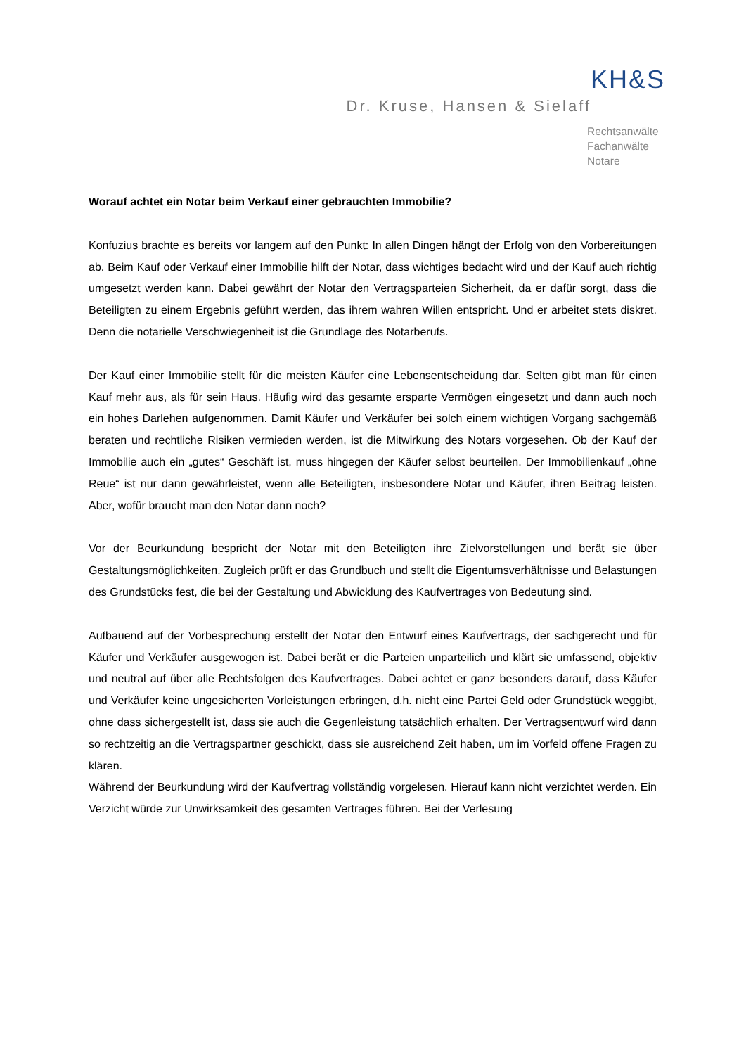KH&S
Dr. Kruse, Hansen & Sielaff
Rechtsanwälte
Fachanwälte
Notare
Worauf achtet ein Notar beim Verkauf einer gebrauchten Immobilie?
Konfuzius brachte es bereits vor langem auf den Punkt: In allen Dingen hängt der Erfolg von den Vorbereitungen ab. Beim Kauf oder Verkauf einer Immobilie hilft der Notar, dass wichtiges bedacht wird und der Kauf auch richtig umgesetzt werden kann. Dabei gewährt der Notar den Vertragsparteien Sicherheit, da er dafür sorgt, dass die Beteiligten zu einem Ergebnis geführt werden, das ihrem wahren Willen entspricht. Und er arbeitet stets diskret. Denn die notarielle Verschwiegenheit ist die Grundlage des Notarberufs.
Der Kauf einer Immobilie stellt für die meisten Käufer eine Lebensentscheidung dar. Selten gibt man für einen Kauf mehr aus, als für sein Haus. Häufig wird das gesamte ersparte Vermögen eingesetzt und dann auch noch ein hohes Darlehen aufgenommen. Damit Käufer und Verkäufer bei solch einem wichtigen Vorgang sachgemäß beraten und rechtliche Risiken vermieden werden, ist die Mitwirkung des Notars vorgesehen. Ob der Kauf der Immobilie auch ein „gutes“ Geschäft ist, muss hingegen der Käufer selbst beurteilen. Der Immobilienkauf „ohne Reue“ ist nur dann gewährleistet, wenn alle Beteiligten, insbesondere Notar und Käufer, ihren Beitrag leisten. Aber, wofür braucht man den Notar dann noch?
Vor der Beurkundung bespricht der Notar mit den Beteiligten ihre Zielvorstellungen und berät sie über Gestaltungsmöglichkeiten. Zugleich prüft er das Grundbuch und stellt die Eigentumsverhältnisse und Belastungen des Grundstücks fest, die bei der Gestaltung und Abwicklung des Kaufvertrages von Bedeutung sind.
Aufbauend auf der Vorbesprechung erstellt der Notar den Entwurf eines Kaufvertrags, der sachgerecht und für Käufer und Verkäufer ausgewogen ist. Dabei berät er die Parteien unparteilich und klärt sie umfassend, objektiv und neutral auf über alle Rechtsfolgen des Kaufvertrages. Dabei achtet er ganz besonders darauf, dass Käufer und Verkäufer keine ungesicherten Vorleistungen erbringen, d.h. nicht eine Partei Geld oder Grundstück weggibt, ohne dass sichergestellt ist, dass sie auch die Gegenleistung tatsächlich erhalten. Der Vertragsentwurf wird dann so rechtzeitig an die Vertragspartner geschickt, dass sie ausreichend Zeit haben, um im Vorfeld offene Fragen zu klären.
Während der Beurkundung wird der Kaufvertrag vollständig vorgelesen. Hierauf kann nicht verzichtet werden. Ein Verzicht würde zur Unwirksamkeit des gesamten Vertrages führen. Bei der Verlesung